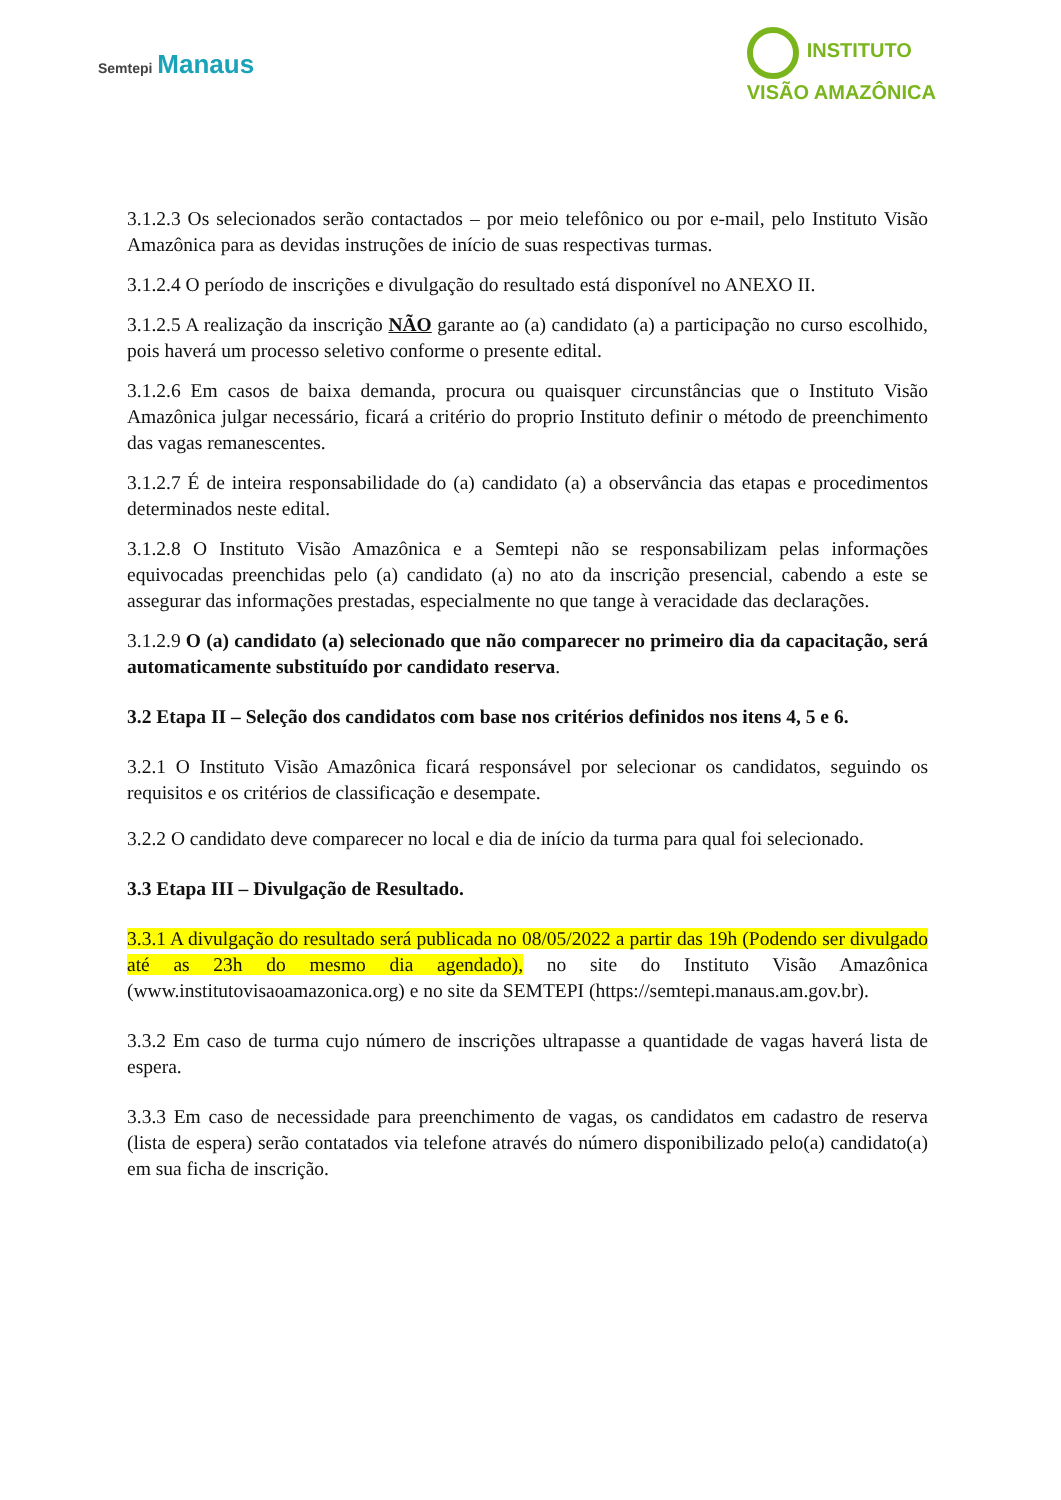Semtepi Manaus
INSTITUTO
VISÃO AMAZÔNICA
3.1.2.3 Os selecionados serão contactados – por meio telefônico ou por e-mail, pelo Instituto Visão Amazônica para as devidas instruções de início de suas respectivas turmas.
3.1.2.4 O período de inscrições e divulgação do resultado está disponível no ANEXO II.
3.1.2.5 A realização da inscrição NÃO garante ao (a) candidato (a) a participação no curso escolhido, pois haverá um processo seletivo conforme o presente edital.
3.1.2.6 Em casos de baixa demanda, procura ou quaisquer circunstâncias que o Instituto Visão Amazônica julgar necessário, ficará a critério do proprio Instituto definir o método de preenchimento das vagas remanescentes.
3.1.2.7 É de inteira responsabilidade do (a) candidato (a) a observância das etapas e procedimentos determinados neste edital.
3.1.2.8 O Instituto Visão Amazônica e a Semtepi não se responsabilizam pelas informações equivocadas preenchidas pelo (a) candidato (a) no ato da inscrição presencial, cabendo a este se assegurar das informações prestadas, especialmente no que tange à veracidade das declarações.
3.1.2.9 O (a) candidato (a) selecionado que não comparecer no primeiro dia da capacitação, será automaticamente substituído por candidato reserva.
3.2 Etapa II – Seleção dos candidatos com base nos critérios definidos nos itens 4, 5 e 6.
3.2.1 O Instituto Visão Amazônica ficará responsável por selecionar os candidatos, seguindo os requisitos e os critérios de classificação e desempate.
3.2.2 O candidato deve comparecer no local e dia de início da turma para qual foi selecionado.
3.3 Etapa III – Divulgação de Resultado.
3.3.1 A divulgação do resultado será publicada no 08/05/2022 a partir das 19h (Podendo ser divulgado até as 23h do mesmo dia agendado), no site do Instituto Visão Amazônica (www.institutovisaoamazonica.org) e no site da SEMTEPI (https://semtepi.manaus.am.gov.br).
3.3.2 Em caso de turma cujo número de inscrições ultrapasse a quantidade de vagas haverá lista de espera.
3.3.3 Em caso de necessidade para preenchimento de vagas, os candidatos em cadastro de reserva (lista de espera) serão contatados via telefone através do número disponibilizado pelo(a) candidato(a) em sua ficha de inscrição.